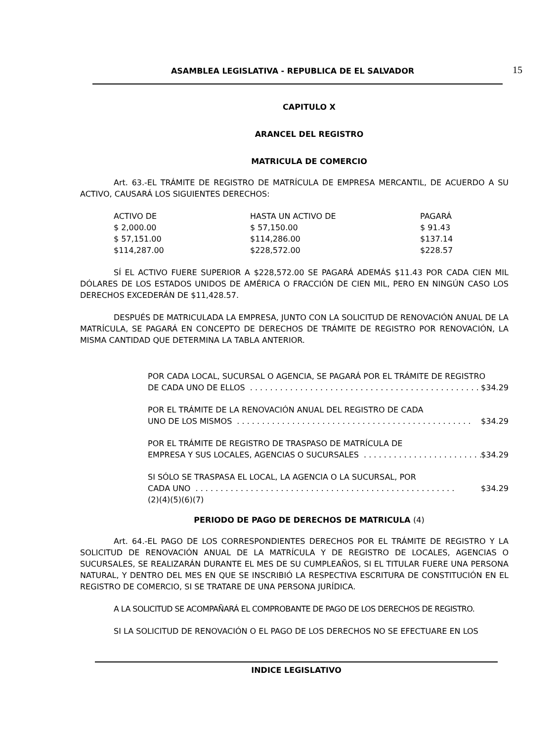ASAMBLEA LEGISLATIVA - REPUBLICA DE EL SALVADOR 15
CAPITULO X
ARANCEL DEL REGISTRO
MATRICULA DE COMERCIO
Art. 63.-EL TRÁMITE DE REGISTRO DE MATRÍCULA DE EMPRESA MERCANTIL, DE ACUERDO A SU ACTIVO, CAUSARÁ LOS SIGUIENTES DERECHOS:
| ACTIVO DE | HASTA UN ACTIVO DE | PAGARÁ |
| --- | --- | --- |
| $ 2,000.00 | $ 57,150.00 | $ 91.43 |
| $ 57,151.00 | $114,286.00 | $137.14 |
| $114,287.00 | $228,572.00 | $228.57 |
SÍ EL ACTIVO FUERE SUPERIOR A $228,572.00 SE PAGARÁ ADEMÁS $11.43 POR CADA CIEN MIL DÓLARES DE LOS ESTADOS UNIDOS DE AMÉRICA O FRACCIÓN DE CIEN MIL, PERO EN NINGÚN CASO LOS DERECHOS EXCEDERÁN DE $11,428.57.
DESPUÉS DE MATRICULADA LA EMPRESA, JUNTO CON LA SOLICITUD DE RENOVACIÓN ANUAL DE LA MATRÍCULA, SE PAGARÁ EN CONCEPTO DE DERECHOS DE TRÁMITE DE REGISTRO POR RENOVACIÓN, LA MISMA CANTIDAD QUE DETERMINA LA TABLA ANTERIOR.
POR CADA LOCAL, SUCURSAL O AGENCIA, SE PAGARÁ POR EL TRÁMITE DE REGISTRO
DE CADA UNO DE ELLOS. . . . . . . . . . . . . . . . . . . . . . . . . . . . . . . . . . . . . . . . . . . . . . . $34.29
POR EL TRÁMITE DE LA RENOVACIÓN ANUAL DEL REGISTRO DE CADA
UNO DE LOS MISMOS. . . . . . . . . . . . . . . . . . . . . . . . . . . . . . . . . . . . . . . . . . . . . . . $34.29
POR EL TRÁMITE DE REGISTRO DE TRASPASO DE MATRÍCULA DE
EMPRESA Y SUS LOCALES, AGENCIAS O SUCURSALES. . . . . . . . . . . . . . . . . . . . . . . . $34.29
SI SÓLO SE TRASPASA EL LOCAL, LA AGENCIA O LA SUCURSAL, POR
CADA UNO. . . . . . . . . . . . . . . . . . . . . . . . . . . . . . . . . . . . . . . . . . . . . . . . . . . . $34.29
(2)(4)(5)(6)(7)
PERIODO DE PAGO DE DERECHOS DE MATRICULA (4)
Art. 64.-EL PAGO DE LOS CORRESPONDIENTES DERECHOS POR EL TRÁMITE DE REGISTRO Y LA SOLICITUD DE RENOVACIÓN ANUAL DE LA MATRÍCULA Y DE REGISTRO DE LOCALES, AGENCIAS O SUCURSALES, SE REALIZARÁN DURANTE EL MES DE SU CUMPLEAÑOS, SI EL TITULAR FUERE UNA PERSONA NATURAL, Y DENTRO DEL MES EN QUE SE INSCRIBIÓ LA RESPECTIVA ESCRITURA DE CONSTITUCIÓN EN EL REGISTRO DE COMERCIO, SI SE TRATARE DE UNA PERSONA JURÍDICA.
A LA SOLICITUD SE ACOMPAÑARÁ EL COMPROBANTE DE PAGO DE LOS DERECHOS DE REGISTRO.
SI LA SOLICITUD DE RENOVACIÓN O EL PAGO DE LOS DERECHOS NO SE EFECTUARE EN LOS
INDICE LEGISLATIVO